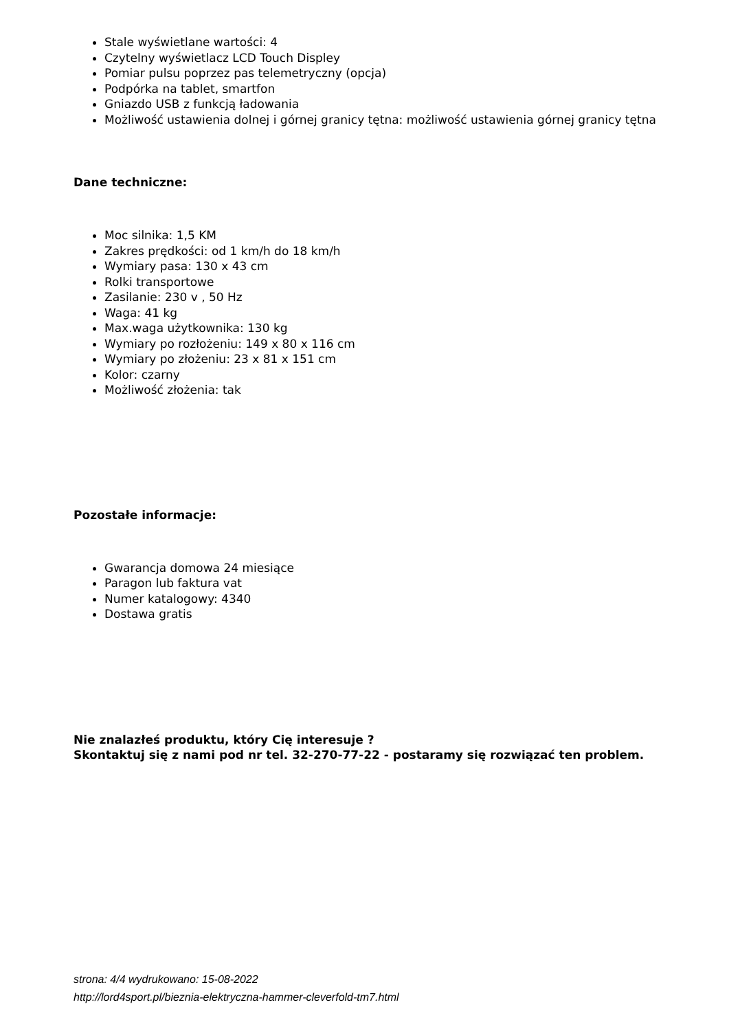Stale wyświetlane wartości: 4
Czytelny wyświetlacz LCD Touch Displey
Pomiar pulsu poprzez pas telemetryczny (opcja)
Podpórka na tablet, smartfon
Gniazdo USB z funkcją ładowania
Możliwość ustawienia dolnej i górnej granicy tętna: możliwość ustawienia górnej granicy tętna
Dane techniczne:
Moc silnika: 1,5 KM
Zakres prędkości: od 1 km/h do 18 km/h
Wymiary pasa: 130 x 43 cm
Rolki transportowe
Zasilanie: 230 v , 50 Hz
Waga: 41 kg
Max.waga użytkownika: 130 kg
Wymiary po rozłożeniu: 149 x 80 x 116 cm
Wymiary po złożeniu: 23 x 81 x 151 cm
Kolor: czarny
Możliwość złożenia: tak
Pozostałe informacje:
Gwarancja domowa 24 miesiące
Paragon lub faktura vat
Numer katalogowy: 4340
Dostawa gratis
Nie znalazłeś produktu, który Cię interesuje ?
Skontaktuj się z nami pod nr tel. 32-270-77-22 - postaramy się rozwiązać ten problem.
strona: 4/4 wydrukowano: 15-08-2022
http://lord4sport.pl/bieznia-elektryczna-hammer-cleverfold-tm7.html